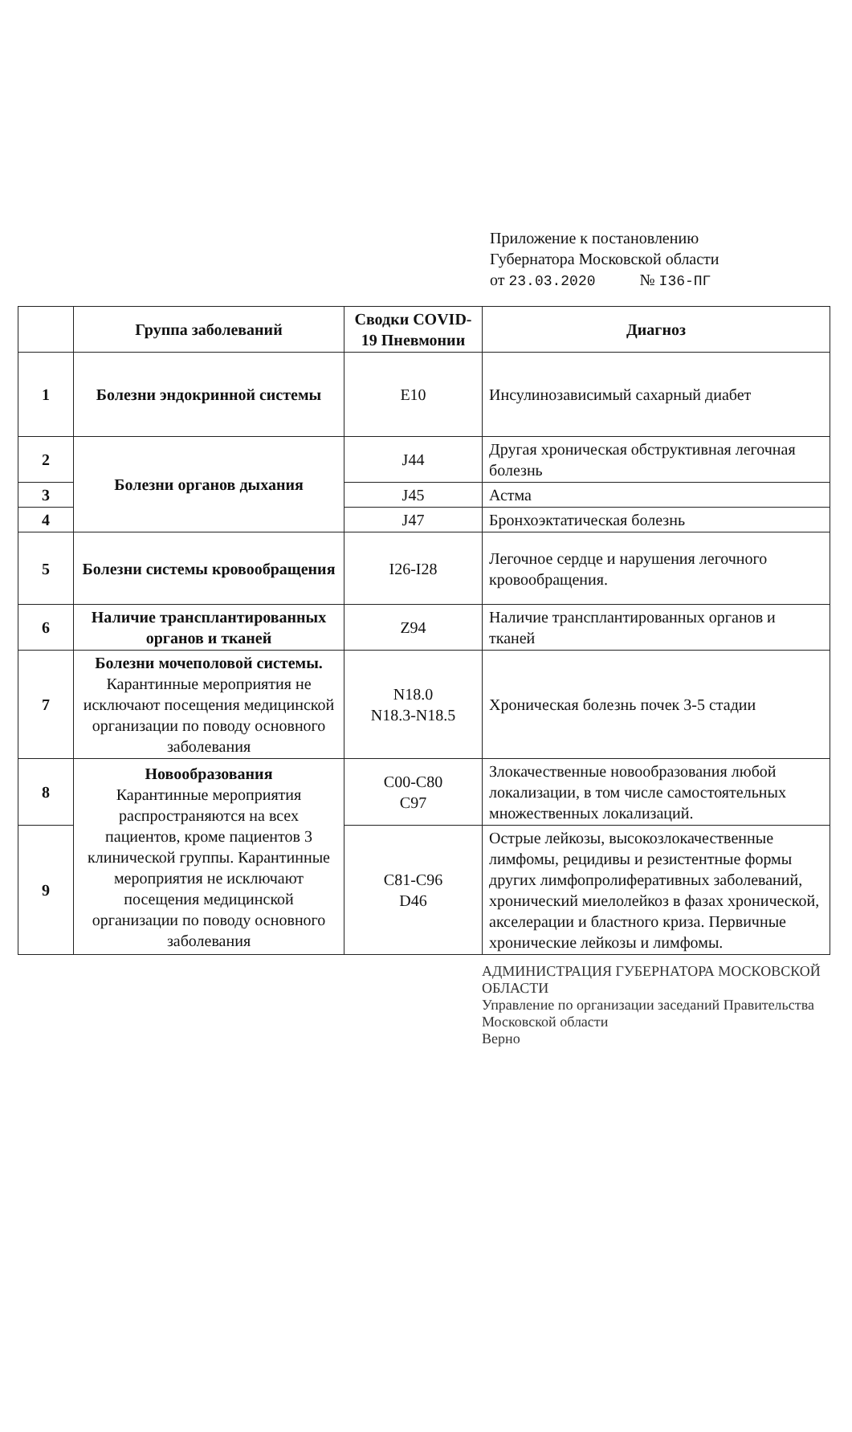Приложение к постановлению
Губернатора Московской области
от 23.03.2020 № I36-ПГ
| | Группа заболеваний | Сводки COVID-19 Пневмонии | Диагноз |
| --- | --- | --- | --- |
| 1 | Болезни эндокринной системы | E10 | Инсулинозависимый сахарный диабет |
| 2 | Болезни органов дыхания | J44 | Другая хроническая обструктивная легочная болезнь |
| 3 | | J45 | Астма |
| 4 | | J47 | Бронхоэктатическая болезнь |
| 5 | Болезни системы кровообращения | I26-I28 | Легочное сердце и нарушения легочного кровообращения. |
| 6 | Наличие трансплантированных органов и тканей | Z94 | Наличие трансплантированных органов и тканей |
| 7 | Болезни мочеполовой системы. Карантинные мероприятия не исключают посещения медицинской организации по поводу основного заболевания | N18.0 N18.3-N18.5 | Хроническая болезнь почек 3-5 стадии |
| 8 | Новообразования Карантинные мероприятия распространяются на всех пациентов, кроме пациентов 3 клинической группы. Карантинные мероприятия не исключают посещения медицинской организации по поводу основного заболевания | C00-C80 C97 | Злокачественные новообразования любой локализации, в том числе самостоятельных множественных локализаций. |
| 9 | | C81-C96 D46 | Острые лейкозы, высокозлокачественные лимфомы, рецидивы и резистентные формы других лимфопролиферативных заболеваний, хронический миелолейкоз в фазах хронической, акселерации и бластного криза. Первичные хронические лейкозы и лимфомы. |
АДМИНИСТРАЦИЯ ГУБЕРНАТОРА МОСКОВСКОЙ ОБЛАСТИ
Управление по организации заседаний Правительства Московской области
Верно